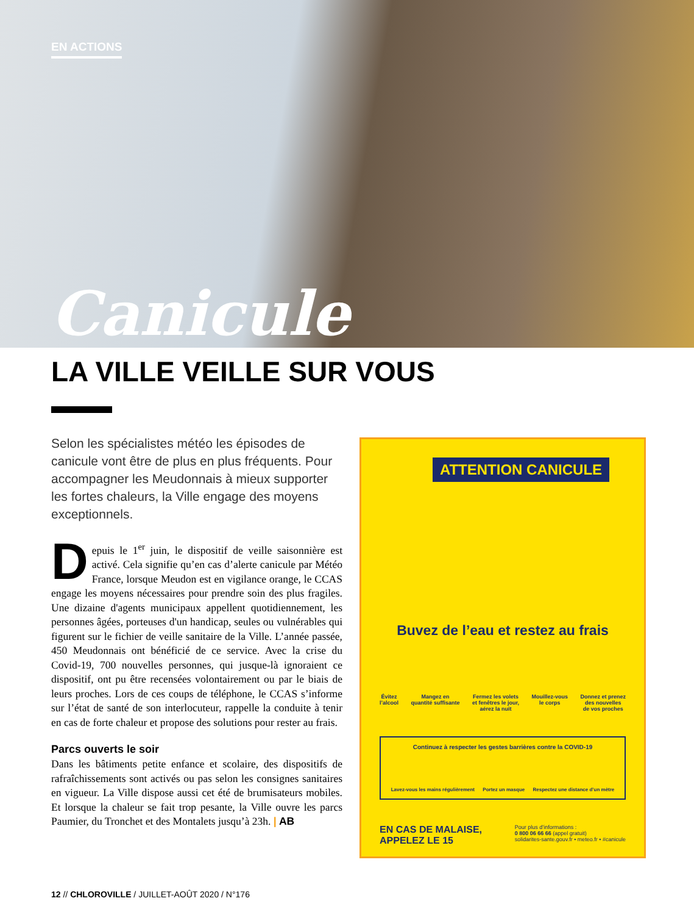EN ACTIONS
Canicule
LA VILLE VEILLE SUR VOUS
Selon les spécialistes météo les épisodes de canicule vont être de plus en plus fréquents. Pour accompagner les Meudonnais à mieux supporter les fortes chaleurs, la Ville engage des moyens exceptionnels.
Depuis le 1<sup>er</sup> juin, le dispositif de veille saisonnière est activé. Cela signifie qu’en cas d’alerte canicule par Météo France, lorsque Meudon est en vigilance orange, le CCAS engage les moyens nécessaires pour prendre soin des plus fragiles. Une dizaine d'agents municipaux appellent quotidiennement, les personnes âgées, porteuses d'un handicap, seules ou vulnérables qui figurent sur le fichier de veille sanitaire de la Ville. L’année passée, 450 Meudonnais ont bénéficié de ce service. Avec la crise du Covid-19, 700 nouvelles personnes, qui jusque-là ignoraient ce dispositif, ont pu être recensées volontairement ou par le biais de leurs proches. Lors de ces coups de téléphone, le CCAS s’informe sur l’état de santé de son interlocuteur, rappelle la conduite à tenir en cas de forte chaleur et propose des solutions pour rester au frais.
Parcs ouverts le soir
Dans les bâtiments petite enfance et scolaire, des dispositifs de rafraîchissements sont activés ou pas selon les consignes sanitaires en vigueur. La Ville dispose aussi cet été de brumisateurs mobiles. Et lorsque la chaleur se fait trop pesante, la Ville ouvre les parcs Paumier, du Tronchet et des Montalets jusqu’à 23h. | AB
ATTENTION CANICULE
Buvez de l’eau et restez au frais
Évitez
l’alcool Mangez en
quantité suffisante Fermez les volets
et fenêtres le jour,
aérez la nuit Mouillez-vous
le corps Donnez et prenez
des nouvelles
de vos proches
Continuez à respecter les gestes barrières contre la COVID-19
Lavez-vous les mains régulièrement Portez un masque Respectez une distance d’un mètre
EN CAS DE MALAISE,
APPELEZ LE 15 Pour plus d’informations :
0 800 06 66 66 (appel gratuit)
solidarites-sante.gouv.fr • meteo.fr • #canicule
12 // CHLOROVILLE / JUILLET-AOÛT 2020 / N°176